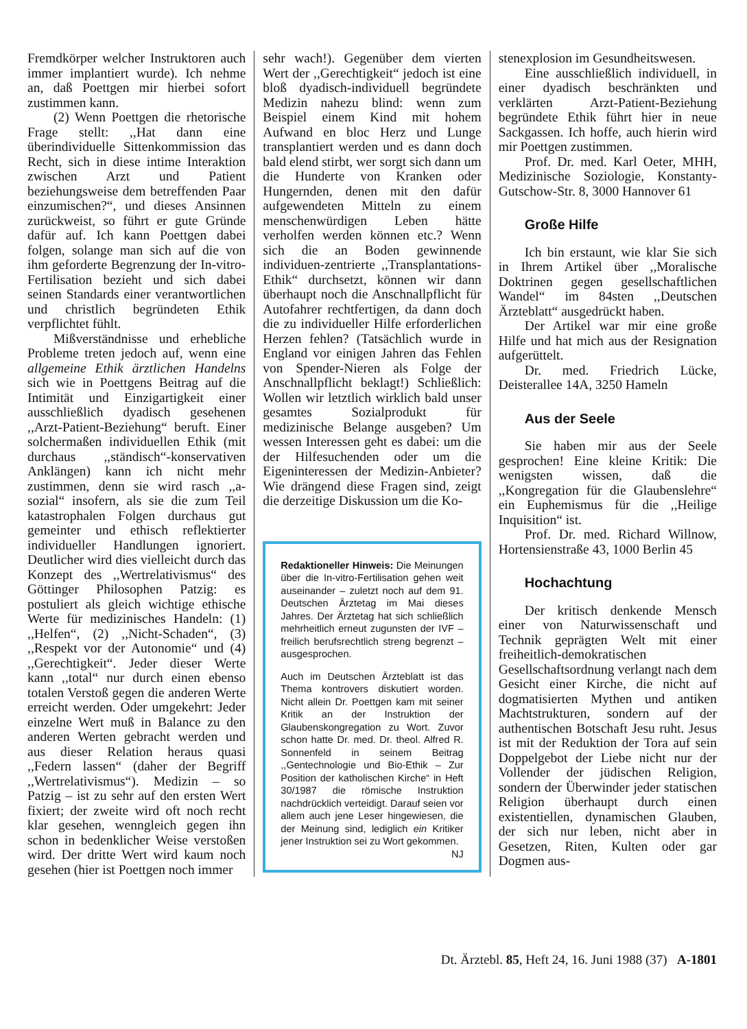Fremdkörper welcher Instruktoren auch immer implantiert wurde). Ich nehme an, daß Poettgen mir hierbei sofort zustimmen kann.
(2) Wenn Poettgen die rhetorische Frage stellt: ,,Hat dann eine überindividuelle Sittenkommission das Recht, sich in diese intime Interaktion zwischen Arzt und Patient beziehungsweise dem betreffenden Paar einzumischen?“, und dieses Ansinnen zurückweist, so führt er gute Gründe dafür auf. Ich kann Poettgen dabei folgen, solange man sich auf die von ihm geforderte Begrenzung der In-vitro-Fertilisation bezieht und sich dabei seinen Standards einer verantwortlichen und christlich begründeten Ethik verpflichtet fühlt.
Mißverständnisse und erhebliche Probleme treten jedoch auf, wenn eine allgemeine Ethik ärztlichen Handelns sich wie in Poettgens Beitrag auf die Intimität und Einzigartigkeit einer ausschließlich dyadisch gesehenen ,,Arzt-Patient-Beziehung“ beruft. Einer solchermaßen individuellen Ethik (mit durchaus ,,ständisch“-konservativen Anklängen) kann ich nicht mehr zustimmen, denn sie wird rasch ,,a-sozial“ insofern, als sie die zum Teil katastrophalen Folgen durchaus gut gemeinter und ethisch reflektierter individueller Handlungen ignoriert. Deutlicher wird dies vielleicht durch das Konzept des ,,Wertrelativismus“ des Göttinger Philosophen Patzig: es postuliert als gleich wichtige ethische Werte für medizinisches Handeln: (1) ,,Helfen“, (2) ,,Nicht-Schaden“, (3) ,,Respekt vor der Autonomie“ und (4) ,,Gerechtigkeit“. Jeder dieser Werte kann ,,total“ nur durch einen ebenso totalen Verstoß gegen die anderen Werte erreicht werden. Oder umgekehrt: Jeder einzelne Wert muß in Balance zu den anderen Werten gebracht werden und aus dieser Relation heraus quasi ,,Federn lassen“ (daher der Begriff ,,Wertrelativismus“). Medizin – so Patzig – ist zu sehr auf den ersten Wert fixiert; der zweite wird oft noch recht klar gesehen, wenngleich gegen ihn schon in bedenklicher Weise verstoßen wird. Der dritte Wert wird kaum noch gesehen (hier ist Poettgen noch immer
sehr wach!). Gegenüber dem vierten Wert der ,,Gerechtigkeit“ jedoch ist eine bloß dyadisch-individuell begründete Medizin nahezu blind: wenn zum Beispiel einem Kind mit hohem Aufwand en bloc Herz und Lunge transplantiert werden und es dann doch bald elend stirbt, wer sorgt sich dann um die Hunderte von Kranken oder Hungernden, denen mit den dafür aufgewendeten Mitteln zu einem menschenwürdigen Leben hätte verholfen werden können etc.? Wenn sich die an Boden gewinnende individuen-zentrierte ,,Transplantations-Ethik“ durchsetzt, können wir dann überhaupt noch die Anschnallpflicht für Autofahrer rechtfertigen, da dann doch die zu individueller Hilfe erforderlichen Herzen fehlen? (Tatsächlich wurde in England vor einigen Jahren das Fehlen von Spender-Nieren als Folge der Anschnallpflicht beklagt!) Schließlich: Wollen wir letztlich wirklich bald unser gesamtes Sozialprodukt für medizinische Belange ausgeben? Um wessen Interessen geht es dabei: um die der Hilfesuchenden oder um die Eigeninteressen der Medizin-Anbieter? Wie drängend diese Fragen sind, zeigt die derzeitige Diskussion um die Ko-
Redaktioneller Hinweis: Die Meinungen über die In-vitro-Fertilisation gehen weit auseinander – zuletzt noch auf dem 91. Deutschen Ärztetag im Mai dieses Jahres. Der Ärztetag hat sich schließlich mehrheitlich erneut zugunsten der IVF – freilich berufsrechtlich streng begrenzt – ausgesprochen.
Auch im Deutschen Ärzteblatt ist das Thema kontrovers diskutiert worden. Nicht allein Dr. Poettgen kam mit seiner Kritik an der Instruktion der Glaubenskongregation zu Wort. Zuvor schon hatte Dr. med. Dr. theol. Alfred R. Sonnenfeld in seinem Beitrag ,,Gentechnologie und Bio-Ethik – Zur Position der katholischen Kirche“ in Heft 30/1987 die römische Instruktion nachdrücklich verteidigt. Darauf seien vor allem auch jene Leser hingewiesen, die der Meinung sind, lediglich ein Kritiker jener Instruktion sei zu Wort gekommen. NJ
stenexplosion im Gesundheitswesen.
Eine ausschließlich individuell, in einer dyadisch beschränkten und verklärten Arzt-Patient-Beziehung begründete Ethik führt hier in neue Sackgassen. Ich hoffe, auch hierin wird mir Poettgen zustimmen.
Prof. Dr. med. Karl Oeter, MHH, Medizinische Soziologie, Konstanty-Gutschow-Str. 8, 3000 Hannover 61
Große Hilfe
Ich bin erstaunt, wie klar Sie sich in Ihrem Artikel über ,,Moralische Doktrinen gegen gesellschaftlichen Wandel“ im 84sten ,,Deutschen Ärzteblatt“ ausgedrückt haben.
Der Artikel war mir eine große Hilfe und hat mich aus der Resignation aufgerüttelt.
Dr. med. Friedrich Lücke, Deisterallee 14A, 3250 Hameln
Aus der Seele
Sie haben mir aus der Seele gesprochen! Eine kleine Kritik: Die wenigsten wissen, daß die ,,Kongregation für die Glaubenslehre“ ein Euphemismus für die ,,Heilige Inquisition“ ist.
Prof. Dr. med. Richard Willnow, Hortensienstraße 43, 1000 Berlin 45
Hochachtung
Der kritisch denkende Mensch einer von Naturwissenschaft und Technik geprägten Welt mit einer freiheitlich-demokratischen Gesellschaftsordnung verlangt nach dem Gesicht einer Kirche, die nicht auf dogmatisierten Mythen und antiken Machtstrukturen, sondern auf der authentischen Botschaft Jesu ruht. Jesus ist mit der Reduktion der Tora auf sein Doppelgebot der Liebe nicht nur der Vollender der jüdischen Religion, sondern der Überwinder jeder statischen Religion überhaupt durch einen existentiellen, dynamischen Glauben, der sich nur leben, nicht aber in Gesetzen, Riten, Kulten oder gar Dogmen aus-
Dt. Ärztebl. 85, Heft 24, 16. Juni 1988 (37) A-1801